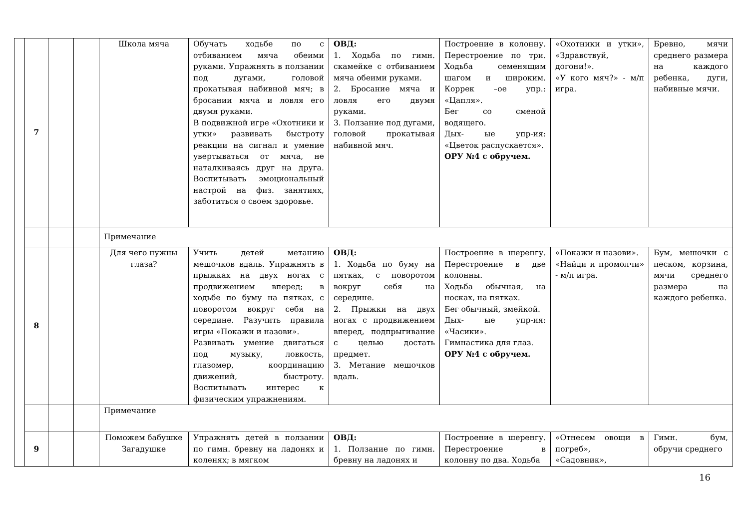| | 7 | | | Школа мяча | Обучать ходьбе по с отбиванием мяча обеими руками. Упражнять в ползании под дугами, головой прокатывая набивной мяч; в бросании мяча и ловля его двумя руками. В подвижной игре «Охотники и утки» развивать быстроту реакции на сигнал и умение увертываться от мяча, не наталкиваясь друг на друга. Воспитывать эмоциональный настрой на физ. занятиях, заботиться о своем здоровье. | ОВД: 1. Ходьба по гимн. скамейке с отбиванием мяча обеими руками. 2. Бросание мяча и ловля его двумя руками. 3. Ползание под дугами, головой прокатывая набивной мяч. | Построение в колонну. Перестроение по три. Ходьба семенящим шагом и широким. Коррек –ое упр.: «Цапля». Бег со сменой водящего. Дых- ые упр-ия: «Цветок распускается». ОРУ №4 с обручем. | «Охотники и утки», «Здравствуй, догони!». «У кого мяч?» - м/п игра. | Бревно, мячи среднего размера на каждого ребенка, дуги, набивные мячи. |
| | | | | Примечание | | | | | |
| | 8 | | | Для чего нужны глаза? | Учить детей метанию мешочков вдаль. Упражнять в прыжках на двух ногах с продвижением вперед; в ходьбе по буму на пятках, с поворотом вокруг себя на середине. Разучить правила игры «Покажи и назови». Развивать умение двигаться под музыку, ловкость, глазомер, координацию движений, быстроту. Воспитывать интерес к физическим упражнениям. | ОВД: 1. Ходьба по буму на пятках, с поворотом вокруг себя на середине. 2. Прыжки на двух ногах с продвижением вперед, подпрыгивание с целью достать предмет. 3. Метание мешочков вдаль. | Построение в шеренгу. Перестроение в две колонны. Ходьба обычная, на носках, на пятках. Бег обычный, змейкой. Дых- ые упр-ия: «Часики». Гимнастика для глаз. ОРУ №4 с обручем. | «Покажи и назови». «Найди и промолчи» - м/п игра. | Бум, мешочки с песком, корзина, мячи среднего размера на каждого ребенка. |
| | | | | Примечание | | | | | |
| | 9 | | | Поможем бабушке Загадушке | Упражнять детей в ползании по гимн. бревну на ладонях и коленях; в мягком | ОВД: 1. Ползание по гимн. бревну на ладонях и | Построение в шеренгу. Перестроение в колонну по два. Ходьба | «Отнесем овощи в погреб», «Садовник», | Гимн. бум, обручи среднего |
16